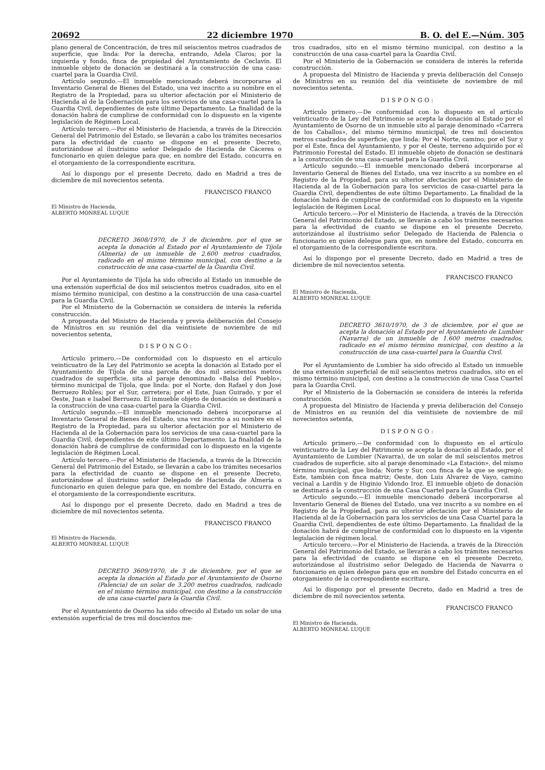20692 22 diciembre 1970 B. O. del E.—Núm. 305
plano general de Concentración, de tres mil seiscientos metros cuadrados de superficie, que linda: Por la derecha, entrando, Adela Claros; por la izquierda y fondo, finca de propiedad del Ayuntamiento de Ceclavín. El inmueble objeto de donación se destinará a la construcción de una casa-cuartel para la Guardia Civil.
Artículo segundo.—El inmueble mencionado deberá incorporarse al Inventario General de Bienes del Estado, una vez inscrito a su nombre en el Registro de la Propiedad, para su ulterior afectación por el Ministerio de Hacienda al de la Gobernación para los servicios de una casa-cuartel para la Guardia Civil, dependientes de este último Departamento. La finalidad de la donación habrá de cumplirse de conformidad con lo dispuesto en la vigente legislación de Régimen Local.
Artículo tercero.—Por el Ministerio de Hacienda, a través de la Dirección General del Patrimonio del Estado, se llevarán a cabo los trámites necesarios para la efectividad de cuanto se dispone en el presente Decreto, autorizándose al ilustrísimo señor Delegado de Hacienda de Cáceres o funcionario en quien delegue para que, en nombre del Estado, concurra en el otorgamiento de la correspondiente escritura.
Así lo dispongo por el presente Decreto, dado en Madrid a tres de diciembre de mil novecientos setenta.
FRANCISCO FRANCO
El Ministro de Hacienda,
ALBERTO MONREAL LUQUE
DECRETO 3608/1970, de 3 de diciembre, por el que se acepta la donación al Estado por el Ayuntamiento de Tíjola (Almería) de un inmueble de 2.600 metros cuadrados, radicado en el mismo término municipal, con destino a la construcción de una casa-cuartel de la Guardia Civil.
Por el Ayuntamiento de Tíjola ha sido ofrecido al Estado un inmueble de una extensión superficial de dos mil seiscientos metros cuadrados, sito en el mismo término municipal, con destino a la construcción de una casa-cuartel para la Guardia Civil.
Por el Ministerio de la Gobernación se considera de interés la referida construcción.
A propuesta del Ministro de Hacienda y previa deliberación del Consejo de Ministros en su reunión del día veintisiete de noviembre de mil novecientos setenta,
DISPONGO:
Artículo primero.—De conformidad con lo dispuesto en el artículo veinticuatro de la Ley del Patrimonio se acepta la donación al Estado por el Ayuntamiento de Tíjola de una parcela de dos mil seiscientos metros cuadrados de superficie, sita al paraje denominado «Balsa del Pueblo», término municipal de Tíjola, que linda: por el Norte, don Rafael y don José Berruezo Robles; por el Sur, carretera; por el Este, Juan Guirado, y por el Oeste, Juan e Isabel Berruezo. El inmueble objeto de donación se destinará a la construcción de una casa-cuartel para la Guardia Civil.
Artículo segundo.—El inmueble mencionado deberá incorporarse al Inventario General de Bienes del Estado, una vez inscrito a su nombre en el Registro de la Propiedad, para su ulterior afectación por el Ministerio de Hacienda al de la Gobernación para los servicios de una casa-cuartel para la Guardia Civil, dependientes de este último Departamento. La finalidad de la donación habrá de cumplirse de conformidad con lo dispuesto en la vigente legislación de Régimen Local.
Artículo tercero.—Por el Ministerio de Hacienda, a través de la Dirección General del Patrimonio del Estado, se llevarán a cabo los trámites necesarios para la efectividad de cuanto se dispone en el presente Decreto, autorizándose al ilustrísimo señor Delegado de Hacienda de Almería o funcionario en quien delegue para que, en nombre del Estado, concurra en el otorgamiento de la correspondiente escritura.
Así lo dispongo por el presente Decreto, dado en Madrid a tres de diciembre de mil novecientos setenta.
FRANCISCO FRANCO
El Ministro de Hacienda,
ALBERTO MONREAL LUQUE
DECRETO 3609/1970, de 3 de diciembre, por el que se acepta la donación al Estado por el Ayuntamiento de Osorno (Palencia) de un solar de 3.200 metros cuadrados, radicado en el mismo término municipal, con destino a la construcción de una casa-cuartel para la Guardia Civil.
Por el Ayuntamiento de Osorno ha sido ofrecido al Estado un solar de una extensión superficial de tres mil doscientos me-
tros cuadrados, sito en el mismo término municipal, con destino a la construcción de una casa-cuartel para la Guardia Civil.
Por el Ministerio de la Gobernación se considera de interés la referida construcción.
A propuesta del Ministro de Hacienda y previa deliberación del Consejo de Ministros en su reunión del día veintisiete de noviembre de mil novecientos setenta.
DISPONGO:
Artículo primero.—De conformidad con lo dispuesto en el artículo veinticuatro de la Ley del Patrimonio se acepta la donación al Estado por el Ayuntamiento de Osorno de un inmueble sito al paraje denominado «Carrera de los Caballos», del mismo término municipal, de tres mil doscientos metros cuadrados de superficie, que linda: Por el Norte, camino; por el Sur y por el Este, finca del Ayuntamiento, y por el Oeste, terreno adquirido por el Patrimonio Forestal del Estado. El inmueble objeto de donación se destinará a la construcción de una casa-cuartel para la Guardia Civil.
Artículo segundo.—El inmueble mencionado deberá incorporarse al Inventario General de Bienes del Estado, una vez inscrito a su nombre en el Registro de la Propiedad, para su ulterior afectación por el Ministerio de Hacienda al de la Gobernación para los servicios de casa-cuartel para la Guardia Civil, dependientes de este último Departamento. La finalidad de la donación habrá de cumplirse de conformidad con lo dispuesto en la vigente legislación de Régimen Local.
Artículo tercero.—Por el Ministerio de Hacienda, a través de la Dirección General del Patrimonio del Estado, se llevarán a cabo los trámites necesarios para la efectividad de cuanto se dispone en el presente Decreto, autorizándose al ilustrísimo señor Delegado de Hacienda de Palencia o funcionario en quien delegue para que, en nombre del Estado, concurra en el otorgamiento de la correspondiente escritura.
Así lo dispongo por el presente Decreto, dado en Madrid a tres de diciembre de mil novecientos setenta.
FRANCISCO FRANCO
El Ministro de Hacienda,
ALBERTO MONREAL LUQUE
DECRETO 3610/1970, de 3 de diciembre, por el que se acepta la donación al Estado por el Ayuntamiento de Lumbier (Navarra) de un inmueble de 1.600 metros cuadrados, radicado en el mismo término municipal, con destino a la construcción de una casa-cuartel para la Guardia Civil.
Por el Ayuntamiento de Lumbier ha sido ofrecido al Estado un inmueble de una extensión superficial de mil seiscientos metros cuadrados, sito en el mismo término municipal, con destino a la construcción de una Casa Cuartel para la Guardia Civil.
Por el Ministerio de la Gobernación se considera de interés la referida construcción.
A propuesta del Ministro de Hacienda y previa deliberación del Consejo de Ministros en su reunión del día veintisiete de noviembre de mil novecientos setenta,
DISPONGO:
Artículo primero.—De conformidad con lo dispuesto en el artículo veinticuatro de la Ley del Patrimonio se acepta la donación al Estado, por el Ayuntamiento de Lumbier (Navarra), de un solar de mil seiscientos metros cuadrados de superficie, sito al paraje denominado «La Estación», del mismo término municipal, que linda: Norte y Sur, con finca de la que se segregó; Este, también con finca matriz; Oeste, don Luis Alvarez de Vayo, camino vecinal a Lardín y de Higinio Vidondo Iroz. El inmueble objeto de donación se destinará a la construcción de una Casa Cuartel para la Guardia Civil.
Artículo segundo.—El inmueble mencionado deberá incorporarse al Inventario General de Bienes del Estado, una vez inscrito a su nombre en el Registro de la Propiedad, para su ulterior afectación por el Ministerio de Hacienda al de la Gobernación para los servicios de una Casa Cuartel para la Guardia Civil, dependientes de este último Departamento. La finalidad de la donación habrá de cumplirse de conformidad con lo dispuesto en la vigente legislación de régimen local.
Artículo tercero.—Por el Ministerio de Hacienda, a través de la Dirección General del Patrimonio del Estado, se llevarán a cabo los trámites necesarios para la efectividad de cuanto se dispone en el presente Decreto, autorizándose al ilustrísimo señor Delegado de Hacienda de Navarra o funcionario en quien delegue para que en nombre del Estado concurra en el otorgamiento de la correspondiente escritura.
Así lo dispongo por el presente Decreto, dado en Madrid a tres de diciembre de mil novecientos setenta.
FRANCISCO FRANCO
El Ministro de Hacienda,
ALBERTO MONREAL LUQUE